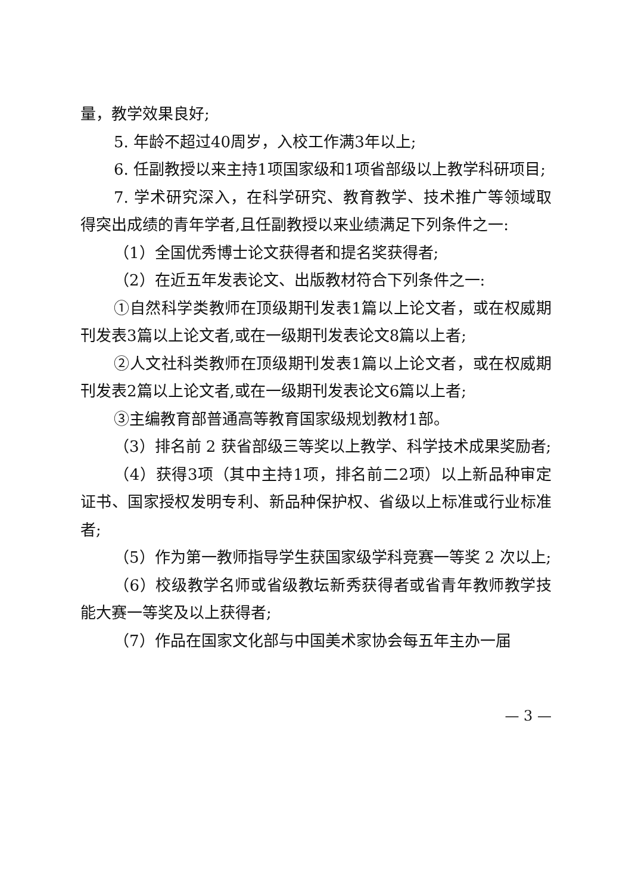量，教学效果良好;
5. 年龄不超过40周岁，入校工作满3年以上;
6. 任副教授以来主持1项国家级和1项省部级以上教学科研项目;
7. 学术研究深入，在科学研究、教育教学、技术推广等领域取得突出成绩的青年学者,且任副教授以来业绩满足下列条件之一:
（1）全国优秀博士论文获得者和提名奖获得者;
（2）在近五年发表论文、出版教材符合下列条件之一:
①自然科学类教师在顶级期刊发表1篇以上论文者，或在权威期刊发表3篇以上论文者,或在一级期刊发表论文8篇以上者;
②人文社科类教师在顶级期刊发表1篇以上论文者，或在权威期刊发表2篇以上论文者,或在一级期刊发表论文6篇以上者;
③主编教育部普通高等教育国家级规划教材1部。
（3）排名前 2 获省部级三等奖以上教学、科学技术成果奖励者;
（4）获得3项（其中主持1项，排名前二2项）以上新品种审定证书、国家授权发明专利、新品种保护权、省级以上标准或行业标准者;
（5）作为第一教师指导学生获国家级学科竞赛一等奖 2 次以上;
（6）校级教学名师或省级教坛新秀获得者或省青年教师教学技能大赛一等奖及以上获得者;
（7）作品在国家文化部与中国美术家协会每五年主办一届
— 3 —